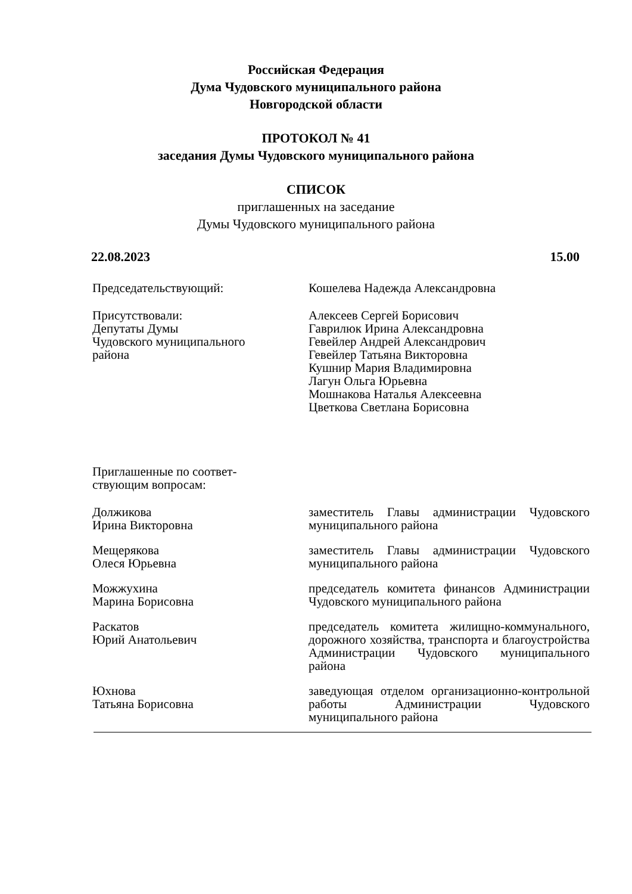Российская Федерация
Дума Чудовского муниципального района
Новгородской области
ПРОТОКОЛ № 41
заседания Думы Чудовского муниципального района
СПИСОК
приглашенных на заседание
Думы Чудовского муниципального района
22.08.2023 15.00
Председательствующий: Кошелева Надежда Александровна
Присутствовали:
Депутаты Думы
Чудовского муниципального
района
Алексеев Сергей Борисович
Гаврилюк Ирина Александровна
Гевейлер Андрей Александрович
Гевейлер Татьяна Викторовна
Кушнир Мария Владимировна
Лагун Ольга Юрьевна
Мошнакова Наталья Алексеевна
Цветкова Светлана Борисовна
Приглашенные по соответ-
ствующим вопросам:
Должикова
Ирина Викторовна
заместитель Главы администрации Чудовского муниципального района
Мещерякова
Олеся Юрьевна
заместитель Главы администрации Чудовского муниципального района
Можжухина
Марина Борисовна
председатель комитета финансов Администрации Чудовского муниципального района
Раскатов
Юрий Анатольевич
председатель комитета жилищно-коммунального, дорожного хозяйства, транспорта и благоустройства Администрации Чудовского муниципального района
Юхнова
Татьяна Борисовна
заведующая отделом организационно-контрольной работы Администрации Чудовского муниципального района